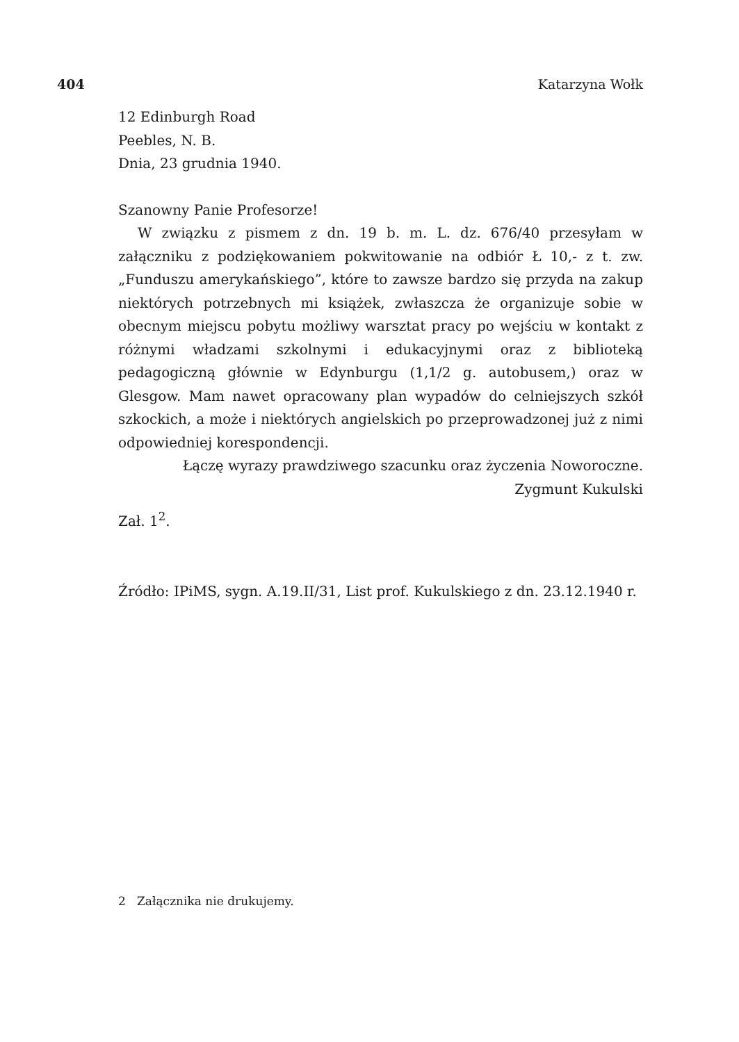404 Katarzyna Wołk
12 Edinburgh Road
Peebles, N. B.
Dnia, 23 grudnia 1940.
Szanowny Panie Profesorze!
W związku z pismem z dn. 19 b. m. L. dz. 676/40 przesyłam w załączniku z podziękowaniem pokwitowanie na odbiór Ł 10,- z t. zw. „Funduszu amerykańskiego”, które to zawsze bardzo się przyda na zakup niektórych potrzebnych mi książek, zwłaszcza że organizuje sobie w obecnym miejscu pobytu możliwy warsztat pracy po wejściu w kontakt z różnymi władzami szkolnymi i edukacyjnymi oraz z biblioteką pedagogiczną głównie w Edynburgu (1,1/2 g. autobusem,) oraz w Glesgow. Mam nawet opracowany plan wypadów do celniejszych szkół szkockich, a może i niektórych angielskich po przeprowadzonej już z nimi odpowiedniej korespondencji.
Łączę wyrazy prawdziwego szacunku oraz życzenia Noworoczne.
Zygmunt Kukulski
Zał. 1<sup>2</sup>.
Źródło: IPiMS, sygn. A.19.II/31, List prof. Kukulskiego z dn. 23.12.1940 r.
2 Załącznika nie drukujemy.